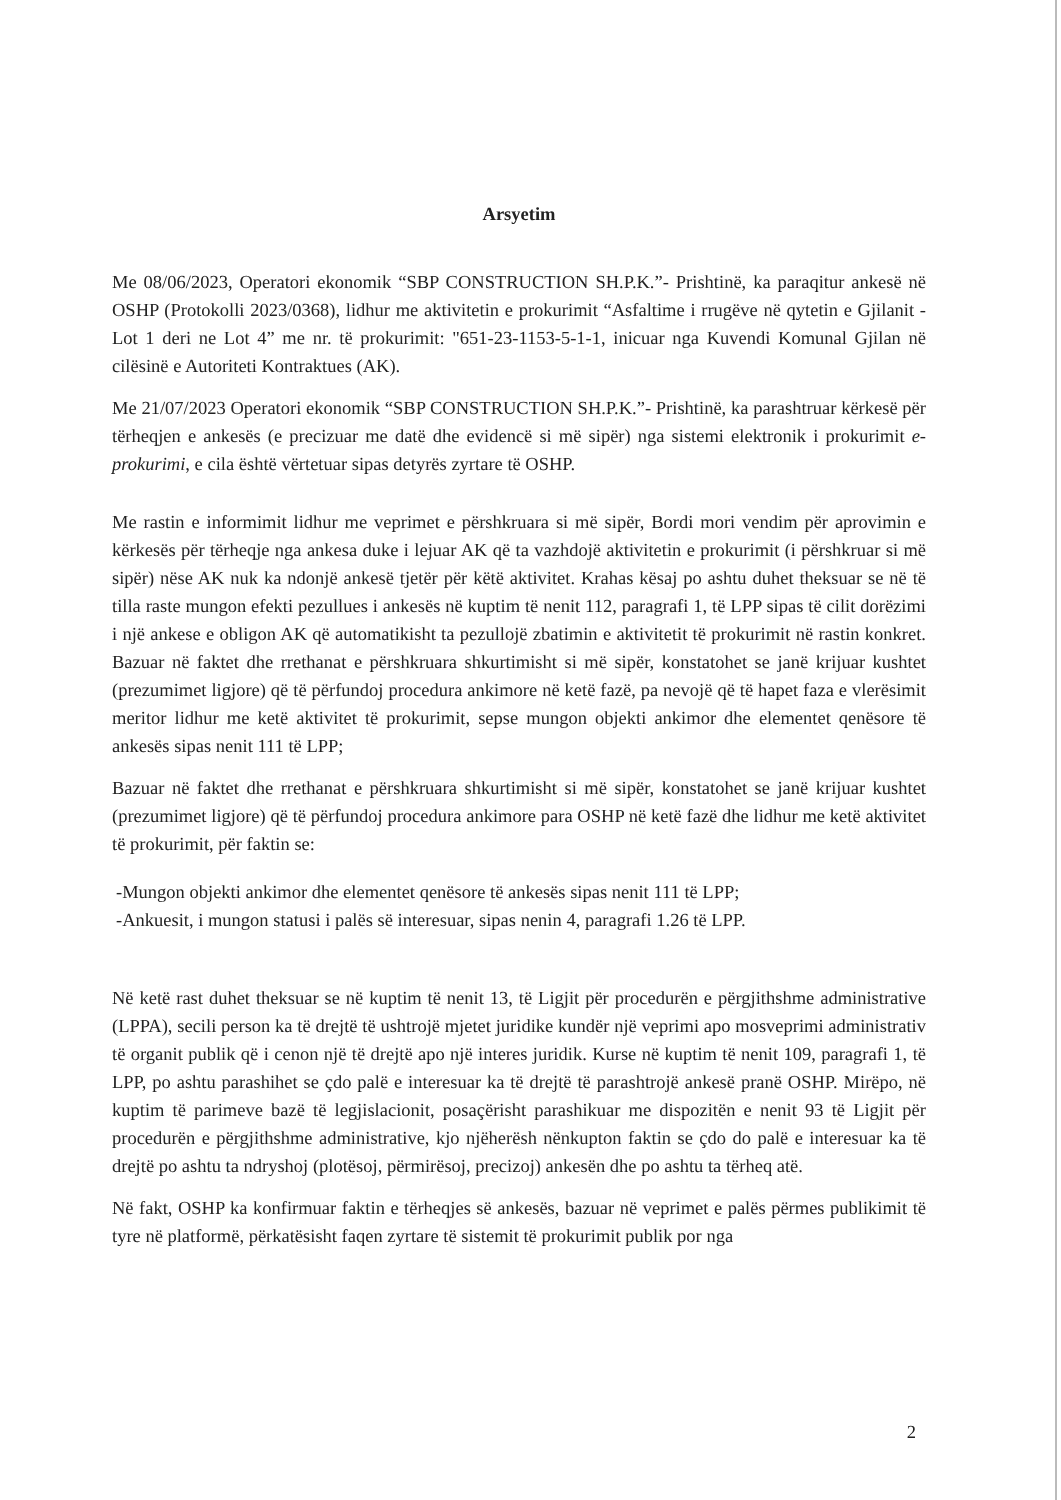Arsyetim
Me 08/06/2023, Operatori ekonomik “SBP CONSTRUCTION SH.P.K.”- Prishtinë, ka paraqitur ankesë në OSHP (Protokolli 2023/0368), lidhur me aktivitetin e prokurimit “Asfaltime i rrugëve në qytetin e Gjilanit - Lot 1 deri ne Lot 4” me nr. të prokurimit: "651-23-1153-5-1-1, inicuar nga Kuvendi Komunal Gjilan në cilësinë e Autoriteti Kontraktues (AK).
Me 21/07/2023 Operatori ekonomik “SBP CONSTRUCTION SH.P.K.”- Prishtinë, ka parashtruar kërkesë për tërheqjen e ankesës (e precizuar me datë dhe evidencë si më sipër) nga sistemi elektronik i prokurimit e-prokurimi, e cila është vërtetuar sipas detyrës zyrtare të OSHP.
Me rastin e informimit lidhur me veprimet e përshkruara si më sipër, Bordi mori vendim për aprovimin e kërkesës për tërheqje nga ankesa duke i lejuar AK që ta vazhdojë aktivitetin e prokurimit (i përshkruar si më sipër) nëse AK nuk ka ndonjë ankesë tjetër për këtë aktivitet. Krahas kësaj po ashtu duhet theksuar se në të tilla raste mungon efekti pezullues i ankesës në kuptim të nenit 112, paragrafi 1, të LPP sipas të cilit dorëzimi i një ankese e obligon AK që automatikisht ta pezullojë zbatimin e aktivitetit të prokurimit në rastin konkret. Bazuar në faktet dhe rrethanat e përshkruara shkurtimisht si më sipër, konstatohet se janë krijuar kushtet (prezumimet ligjore) që të përfundoj procedura ankimore në ketë fazë, pa nevojë që të hapet faza e vlerësimit meritor lidhur me ketë aktivitet të prokurimit, sepse mungon objekti ankimor dhe elementet qenësore të ankesës sipas nenit 111 të LPP;
Bazuar në faktet dhe rrethanat e përshkruara shkurtimisht si më sipër, konstatohet se janë krijuar kushtet (prezumimet ligjore) që të përfundoj procedura ankimore para OSHP në ketë fazë dhe lidhur me ketë aktivitet të prokurimit, për faktin se:
-Mungon objekti ankimor dhe elementet qenësore të ankesës sipas nenit 111 të LPP;
-Ankuesit, i mungon statusi i palës së interesuar, sipas nenin 4, paragrafi 1.26 të LPP.
Në ketë rast duhet theksuar se në kuptim të nenit 13, të Ligjit për procedurën e përgjithshme administrative (LPPA), secili person ka të drejtë të ushtrojë mjetet juridike kundër një veprimi apo mosveprimi administrativ të organit publik që i cenon një të drejtë apo një interes juridik. Kurse në kuptim të nenit 109, paragrafi 1, të LPP, po ashtu parashihet se çdo palë e interesuar ka të drejtë të parashtrojë ankesë pranë OSHP. Mirëpo, në kuptim të parimeve bazë të legjislacionit, posaçërisht parashikuar me dispozitën e nenit 93 të Ligjit për procedurën e përgjithshme administrative, kjo njëherësh nënkupton faktin se çdo do palë e interesuar ka të drejtë po ashtu ta ndryshoj (plotësoj, përmirësoj, precizoj) ankesën dhe po ashtu ta tërheq atë.
Në fakt, OSHP ka konfirmuar faktin e tërheqjes së ankesës, bazuar në veprimet e palës përmes publikimit të tyre në platformë, përkatësisht faqen zyrtare të sistemit të prokurimit publik por nga
2